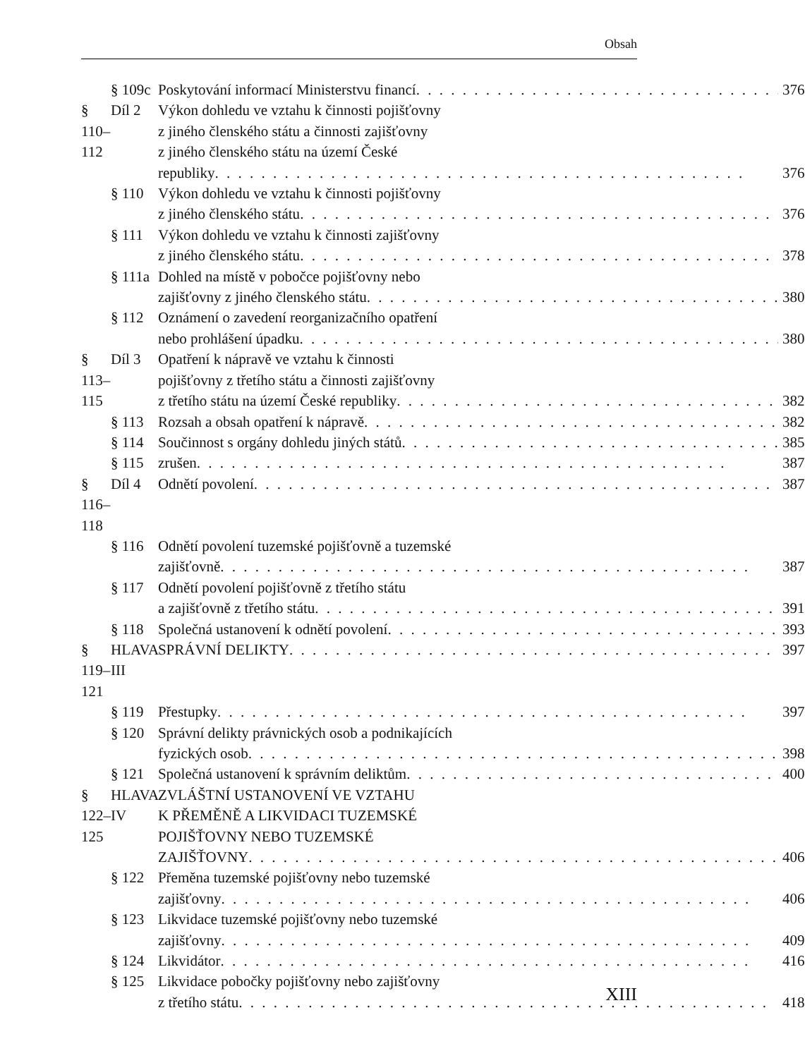Obsah
| | § 109c | Poskytování informací Ministerstvu financí 376 |
| § 110–112 | Díl 2 | Výkon dohledu ve vztahu k činnosti pojišťovny z jiného členského státu a činnosti zajišťovny z jiného členského státu na území České republiky 376 |
| | § 110 | Výkon dohledu ve vztahu k činnosti pojišťovny z jiného členského státu 376 |
| | § 111 | Výkon dohledu ve vztahu k činnosti zajišťovny z jiného členského státu 378 |
| | § 111a | Dohled na místě v pobočce pojišťovny nebo zajišťovny z jiného členského státu 380 |
| | § 112 | Oznámení o zavedení reorganizačního opatření nebo prohlášení úpadku 380 |
| § 113–115 | Díl 3 | Opatření k nápravě ve vztahu k činnosti pojišťovny z třetího státu a činnosti zajišťovny z třetího státu na území České republiky 382 |
| | § 113 | Rozsah a obsah opatření k nápravě 382 |
| | § 114 | Součinnost s orgány dohledu jiných států 385 |
| | § 115 | zrušen 387 |
| § 116–118 | Díl 4 | Odnětí povolení 387 |
| | § 116 | Odnětí povolení tuzemské pojišťovně a tuzemské zajišťovně 387 |
| | § 117 | Odnětí povolení pojišťovně z třetího státu a zajišťovně z třetího státu 391 |
| | § 118 | Společná ustanovení k odnětí povolení 393 |
| § 119–121 | HLAVA III | SPRÁVNÍ DELIKTY 397 |
| | § 119 | Přestupky 397 |
| | § 120 | Správní delikty právnických osob a podnikajících fyzických osob 398 |
| | § 121 | Společná ustanovení k správním deliktům 400 |
| § 122–125 | HLAVA IV | ZVLÁŠTNÍ USTANOVENÍ VE VZTAHU K PŘEMĚNĚ A LIKVIDACI TUZEMSKÉ POJIŠŤOVNY NEBO TUZEMSKÉ ZAJIŠŤOVNY 406 |
| | § 122 | Přeměna tuzemské pojišťovny nebo tuzemské zajišťovny 406 |
| | § 123 | Likvidace tuzemské pojišťovny nebo tuzemské zajišťovny 409 |
| | § 124 | Likvidátor 416 |
| | § 125 | Likvidace pobočky pojišťovny nebo zajišťovny z třetího státu 418 |
XIII